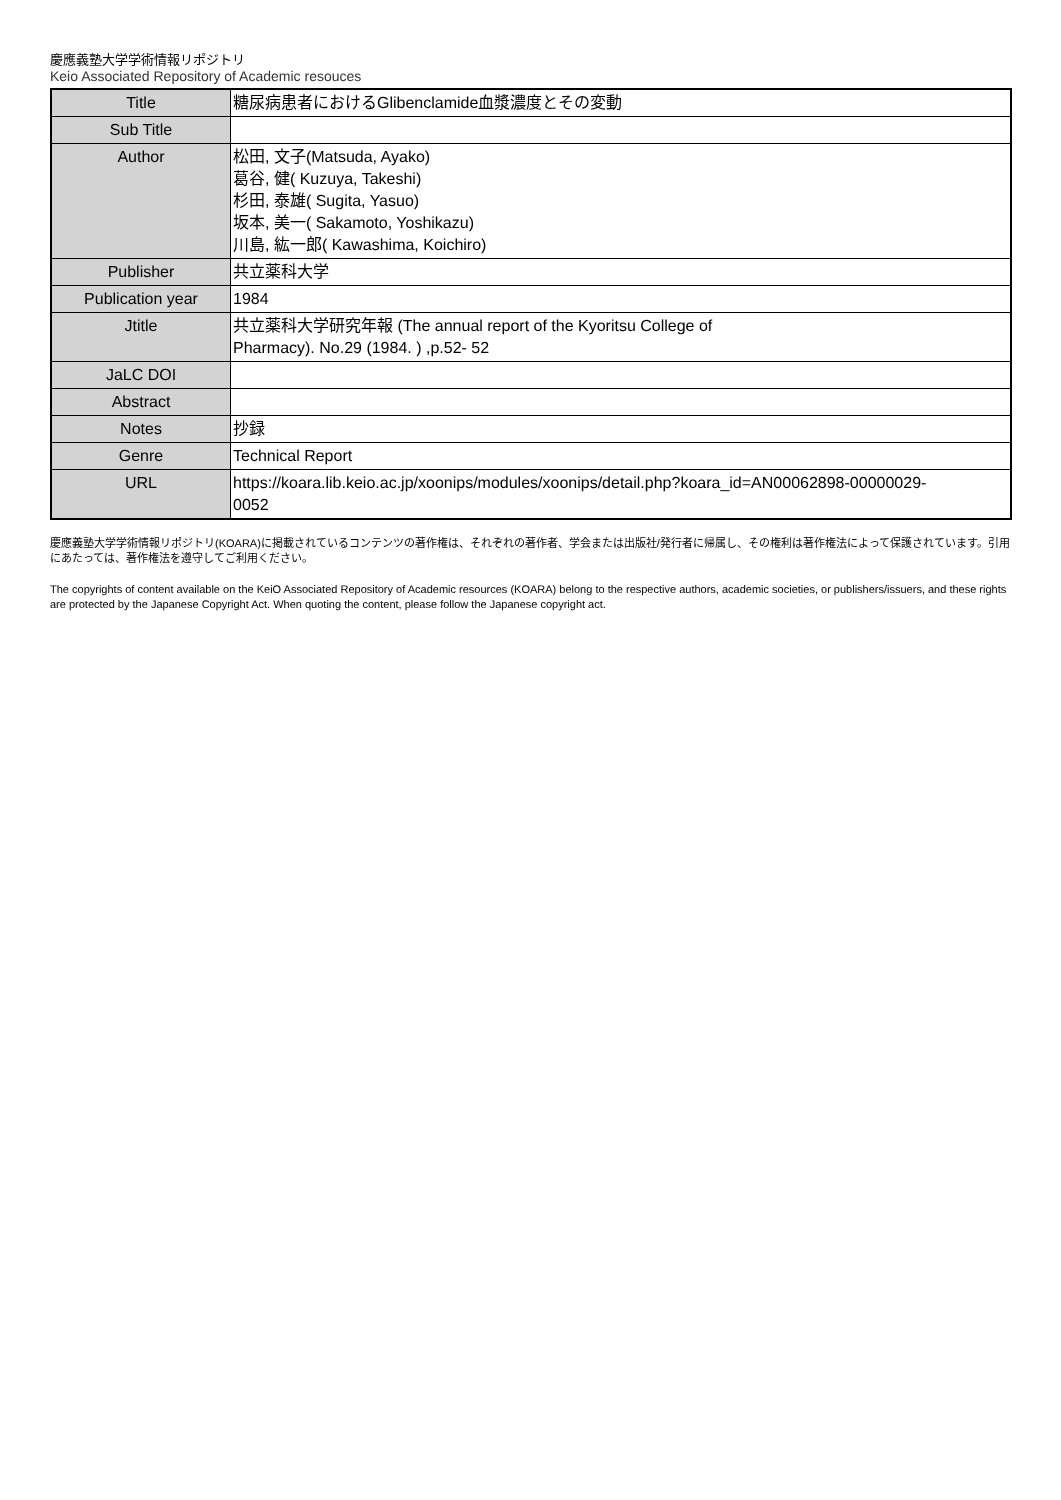慶應義塾大学学術情報リポジトリ
Keio Associated Repository of Academic resouces
| Title | 糖尿病患者におけるGlibenclamide血漿濃度とその変動 |
| Sub Title | |
| Author | 松田, 文子(Matsuda, Ayako) 葛谷, 健( Kuzuya, Takeshi) 杉田, 泰雄( Sugita, Yasuo) 坂本, 美一( Sakamoto, Yoshikazu) 川島, 紘一郎( Kawashima, Koichiro) |
| Publisher | 共立薬科大学 |
| Publication year | 1984 |
| Jtitle | 共立薬科大学研究年報 (The annual report of the Kyoritsu College of Pharmacy). No.29 (1984. ) ,p.52- 52 |
| JaLC DOI | |
| Abstract | |
| Notes | 抄録 |
| Genre | Technical Report |
| URL | https://koara.lib.keio.ac.jp/xoonips/modules/xoonips/detail.php?koara_id=AN00062898-00000029- 0052 |
慶應義塾大学学術情報リポジトリ(KOARA)に掲載されているコンテンツの著作権は、それぞれの著作者、学会または出版社/発行者に帰属し、その権利は著作権法によって保護されています。引用にあたっては、著作権法を遵守してご利用ください。
The copyrights of content available on the KeiO Associated Repository of Academic resources (KOARA) belong to the respective authors, academic societies, or publishers/issuers, and these rights are protected by the Japanese Copyright Act. When quoting the content, please follow the Japanese copyright act.